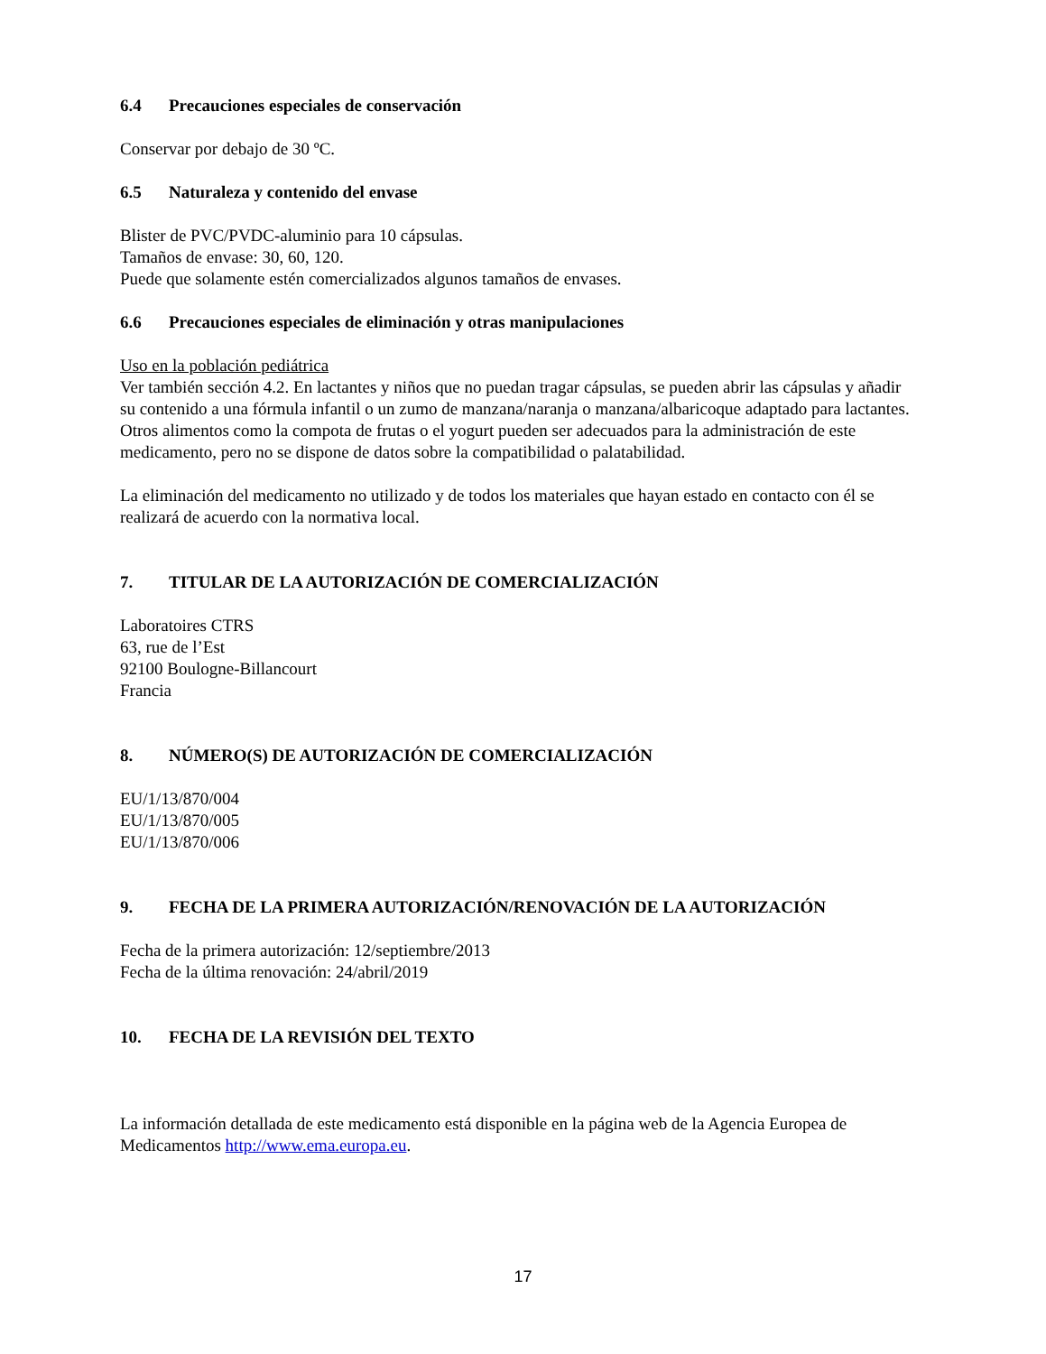6.4 Precauciones especiales de conservación
Conservar por debajo de 30 ºC.
6.5 Naturaleza y contenido del envase
Blister de PVC/PVDC-aluminio para 10 cápsulas.
Tamaños de envase: 30, 60, 120.
Puede que solamente estén comercializados algunos tamaños de envases.
6.6 Precauciones especiales de eliminación y otras manipulaciones
Uso en la población pediátrica
Ver también sección 4.2. En lactantes y niños que no puedan tragar cápsulas, se pueden abrir las cápsulas y añadir su contenido a una fórmula infantil o un zumo de manzana/naranja o manzana/albaricoque adaptado para lactantes. Otros alimentos como la compota de frutas o el yogurt pueden ser adecuados para la administración de este medicamento, pero no se dispone de datos sobre la compatibilidad o palatabilidad.
La eliminación del medicamento no utilizado y de todos los materiales que hayan estado en contacto con él se realizará de acuerdo con la normativa local.
7. TITULAR DE LA AUTORIZACIÓN DE COMERCIALIZACIÓN
Laboratoires CTRS
63, rue de l’Est
92100 Boulogne-Billancourt
Francia
8. NÚMERO(S) DE AUTORIZACIÓN DE COMERCIALIZACIÓN
EU/1/13/870/004
EU/1/13/870/005
EU/1/13/870/006
9. FECHA DE LA PRIMERA AUTORIZACIÓN/RENOVACIÓN DE LA AUTORIZACIÓN
Fecha de la primera autorización: 12/septiembre/2013
Fecha de la última renovación: 24/abril/2019
10. FECHA DE LA REVISIÓN DEL TEXTO
La información detallada de este medicamento está disponible en la página web de la Agencia Europea de Medicamentos http://www.ema.europa.eu.
17